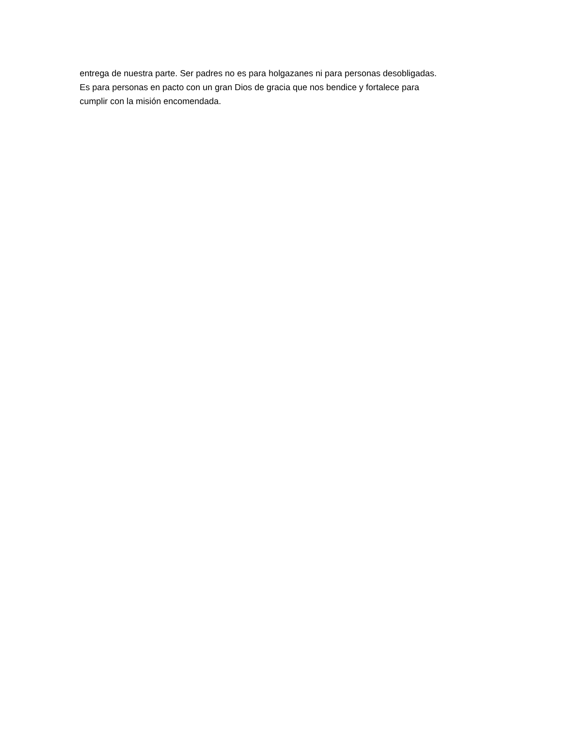entrega de nuestra parte. Ser padres no es para holgazanes ni para personas desobligadas.
Es para personas en pacto con un gran Dios de gracia que nos bendice y fortalece para
cumplir con la misión encomendada.